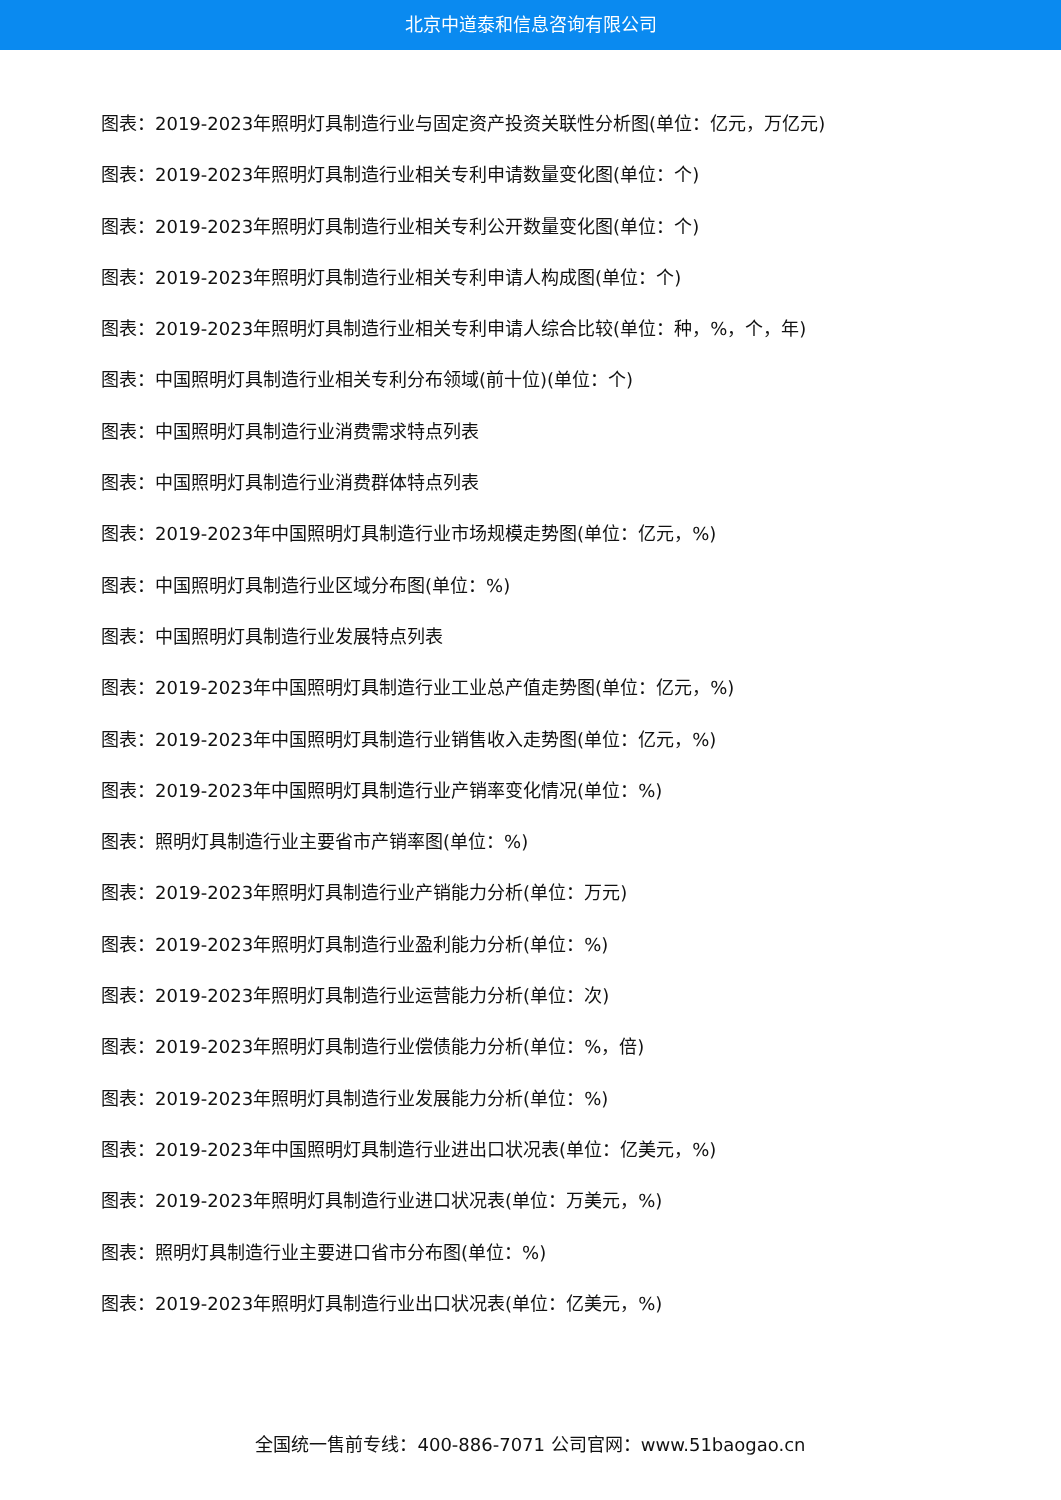北京中道泰和信息咨询有限公司
图表：2019-2023年照明灯具制造行业与固定资产投资关联性分析图(单位：亿元，万亿元)
图表：2019-2023年照明灯具制造行业相关专利申请数量变化图(单位：个)
图表：2019-2023年照明灯具制造行业相关专利公开数量变化图(单位：个)
图表：2019-2023年照明灯具制造行业相关专利申请人构成图(单位：个)
图表：2019-2023年照明灯具制造行业相关专利申请人综合比较(单位：种，%，个，年)
图表：中国照明灯具制造行业相关专利分布领域(前十位)(单位：个)
图表：中国照明灯具制造行业消费需求特点列表
图表：中国照明灯具制造行业消费群体特点列表
图表：2019-2023年中国照明灯具制造行业市场规模走势图(单位：亿元，%)
图表：中国照明灯具制造行业区域分布图(单位：%)
图表：中国照明灯具制造行业发展特点列表
图表：2019-2023年中国照明灯具制造行业工业总产值走势图(单位：亿元，%)
图表：2019-2023年中国照明灯具制造行业销售收入走势图(单位：亿元，%)
图表：2019-2023年中国照明灯具制造行业产销率变化情况(单位：%)
图表：照明灯具制造行业主要省市产销率图(单位：%)
图表：2019-2023年照明灯具制造行业产销能力分析(单位：万元)
图表：2019-2023年照明灯具制造行业盈利能力分析(单位：%)
图表：2019-2023年照明灯具制造行业运营能力分析(单位：次)
图表：2019-2023年照明灯具制造行业偿债能力分析(单位：%，倍)
图表：2019-2023年照明灯具制造行业发展能力分析(单位：%)
图表：2019-2023年中国照明灯具制造行业进出口状况表(单位：亿美元，%)
图表：2019-2023年照明灯具制造行业进口状况表(单位：万美元，%)
图表：照明灯具制造行业主要进口省市分布图(单位：%)
图表：2019-2023年照明灯具制造行业出口状况表(单位：亿美元，%)
全国统一售前专线：400-886-7071 公司官网：www.51baogao.cn